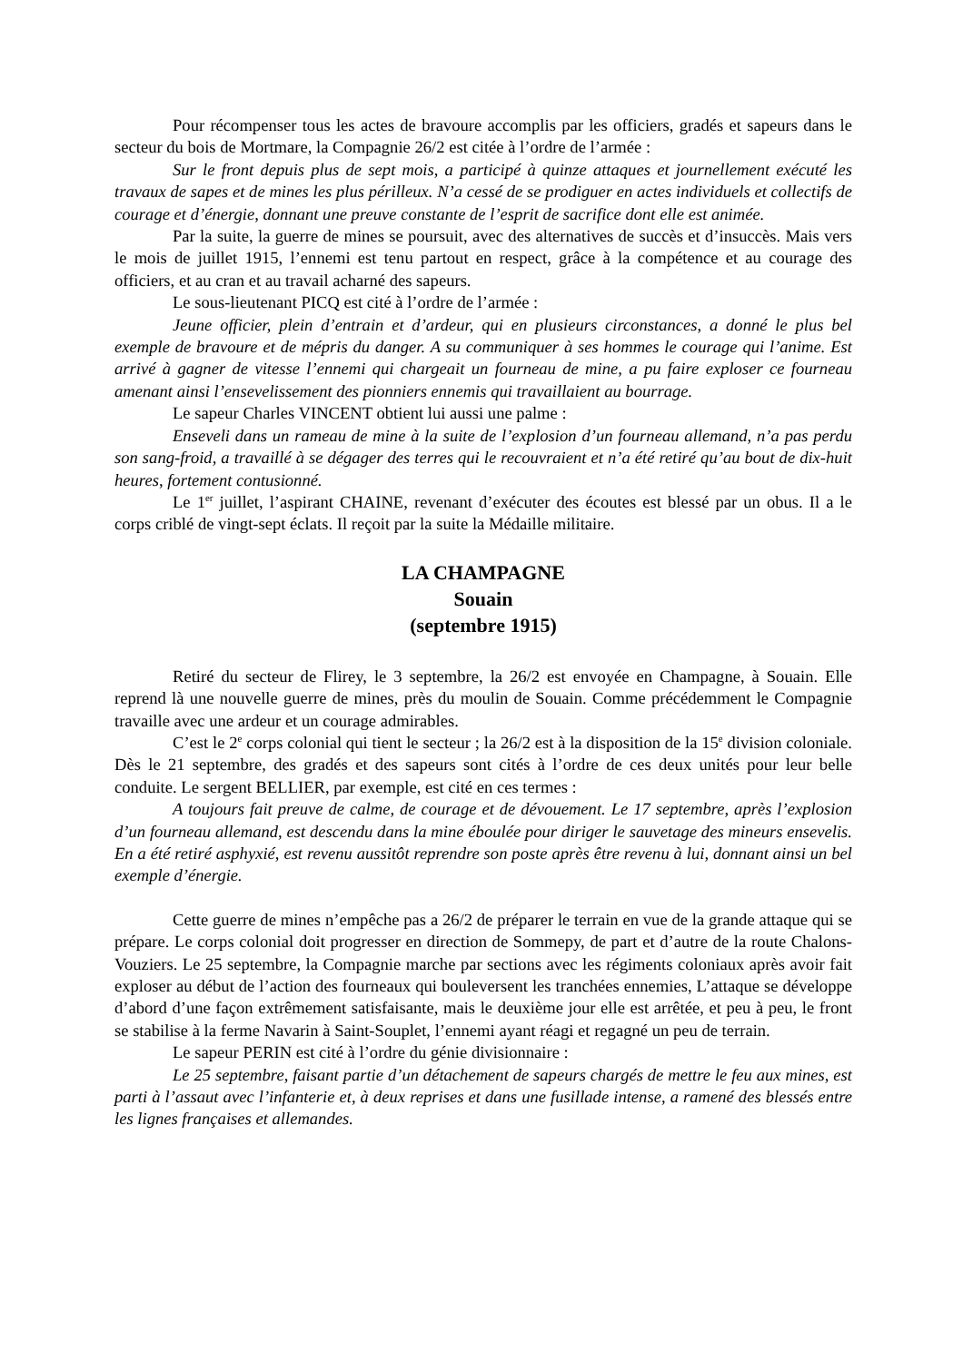Pour récompenser tous les actes de bravoure accomplis par les officiers, gradés et sapeurs dans le secteur du bois de Mortmare, la Compagnie 26/2 est citée à l’ordre de l’armée :
Sur le front depuis plus de sept mois, a participé à quinze attaques et journellement exécuté les travaux de sapes et de mines les plus périlleux. N’a cessé de se prodiguer en actes individuels et collectifs de courage et d’énergie, donnant une preuve constante de l’esprit de sacrifice dont elle est animée.
Par la suite, la guerre de mines se poursuit, avec des alternatives de succès et d’insuccès. Mais vers le mois de juillet 1915, l’ennemi est tenu partout en respect, grâce à la compétence et au courage des officiers, et au cran et au travail acharné des sapeurs.
Le sous-lieutenant PICQ est cité à l’ordre de l’armée :
Jeune officier, plein d’entrain et d’ardeur, qui en plusieurs circonstances, a donné le plus bel exemple de bravoure et de mépris du danger. A su communiquer à ses hommes le courage qui l’anime. Est arrivé à gagner de vitesse l’ennemi qui chargeait un fourneau de mine, a pu faire exploser ce fourneau amenant ainsi l’ensevelissement des pionniers ennemis qui travaillaient au bourrage.
Le sapeur Charles VINCENT obtient lui aussi une palme :
Enseveli dans un rameau de mine à la suite de l’explosion d’un fourneau allemand, n’a pas perdu son sang-froid, a travaillé à se dégager des terres qui le recouvraient et n’a été retiré qu’au bout de dix-huit heures, fortement contusionné.
Le 1<sup>er</sup> juillet, l’aspirant CHAINE, revenant d’exécuter des écoutes est blessé par un obus. Il a le corps criblé de vingt-sept éclats. Il reçoit par la suite la Médaille militaire.
LA CHAMPAGNE
Souain
(septembre 1915)
Retiré du secteur de Flirey, le 3 septembre, la 26/2 est envoyée en Champagne, à Souain. Elle reprend là une nouvelle guerre de mines, près du moulin de Souain. Comme précédemment le Compagnie travaille avec une ardeur et un courage admirables.
C’est le 2<sup>e</sup> corps colonial qui tient le secteur ; la 26/2 est à la disposition de la 15<sup>e</sup> division coloniale. Dès le 21 septembre, des gradés et des sapeurs sont cités à l’ordre de ces deux unités pour leur belle conduite. Le sergent BELLIER, par exemple, est cité en ces termes :
A toujours fait preuve de calme, de courage et de dévouement. Le 17 septembre, après l’explosion d’un fourneau allemand, est descendu dans la mine éboulée pour diriger le sauvetage des mineurs ensevelis. En a été retiré asphyxié, est revenu aussitôt reprendre son poste après être revenu à lui, donnant ainsi un bel exemple d’énergie.
Cette guerre de mines n’empêche pas a 26/2 de préparer le terrain en vue de la grande attaque qui se prépare. Le corps colonial doit progresser en direction de Sommepy, de part et d’autre de la route Chalons-Vouziers. Le 25 septembre, la Compagnie marche par sections avec les régiments coloniaux après avoir fait exploser au début de l’action des fourneaux qui bouleversent les tranchées ennemies, L’attaque se développe d’abord d’une façon extrêmement satisfaisante, mais le deuxième jour elle est arrêtée, et peu à peu, le front se stabilise à la ferme Navarin à Saint-Souplet, l’ennemi ayant réagi et regagné un peu de terrain.
Le sapeur PERIN est cité à l’ordre du génie divisionnaire :
Le 25 septembre, faisant partie d’un détachement de sapeurs chargés de mettre le feu aux mines, est parti à l’assaut avec l’infanterie et, à deux reprises et dans une fusillade intense, a ramené des blessés entre les lignes françaises et allemandes.